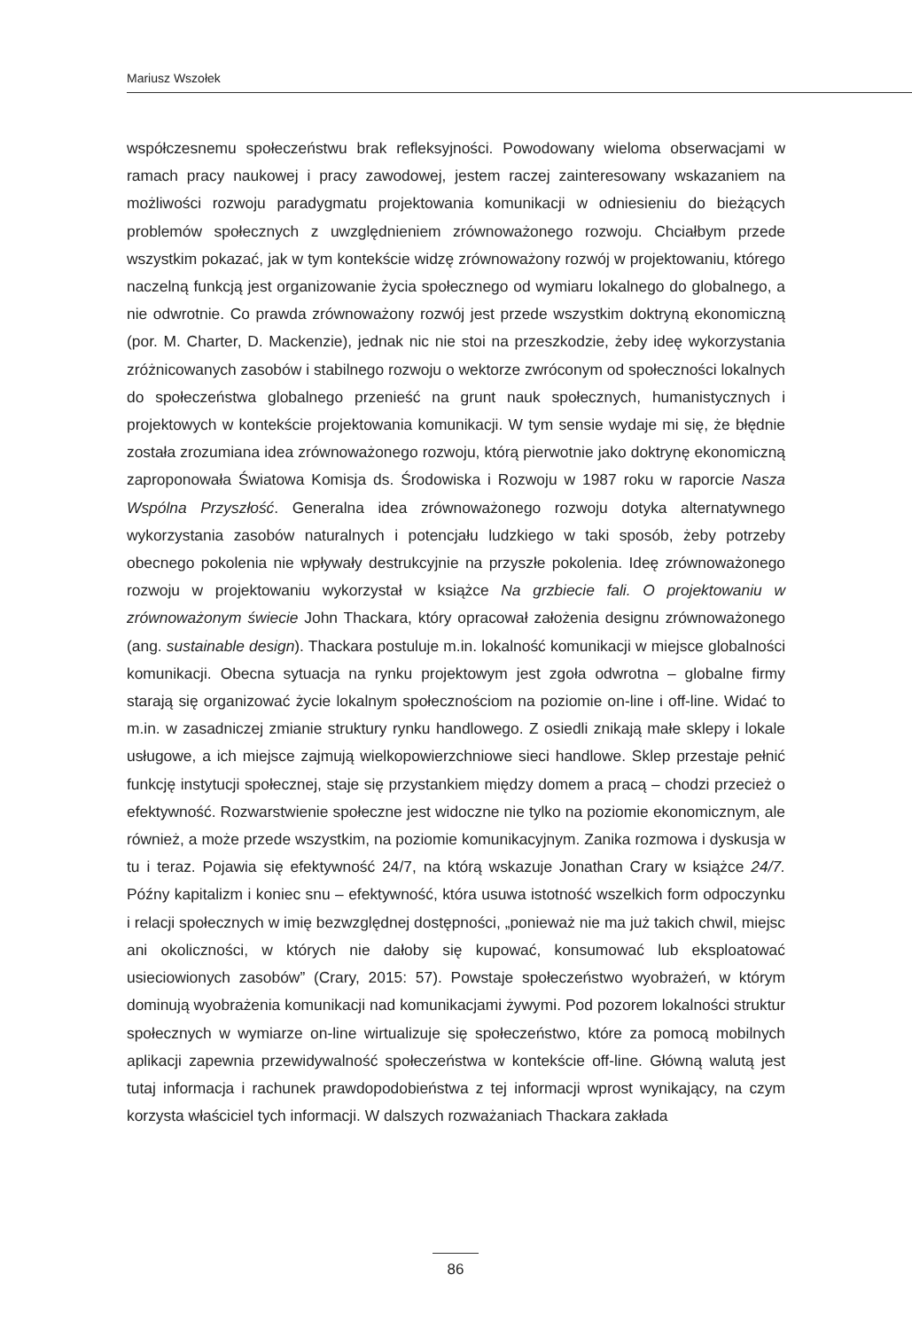Mariusz Wszołek
współczesnemu społeczeństwu brak refleksyjności. Powodowany wieloma obserwacjami w ramach pracy naukowej i pracy zawodowej, jestem raczej zainteresowany wskazaniem na możliwości rozwoju paradygmatu projektowania komunikacji w odniesieniu do bieżących problemów społecznych z uwzględnieniem zrównoważonego rozwoju. Chciałbym przede wszystkim pokazać, jak w tym kontekście widzę zrównoważony rozwój w projektowaniu, którego naczelną funkcją jest organizowanie życia społecznego od wymiaru lokalnego do globalnego, a nie odwrotnie. Co prawda zrównoważony rozwój jest przede wszystkim doktryną ekonomiczną (por. M. Charter, D. Mackenzie), jednak nic nie stoi na przeszkodzie, żeby ideę wykorzystania zróżnicowanych zasobów i stabilnego rozwoju o wektorze zwróconym od społeczności lokalnych do społeczeństwa globalnego przenieść na grunt nauk społecznych, humanistycznych i projektowych w kontekście projektowania komunikacji. W tym sensie wydaje mi się, że błędnie została zrozumiana idea zrównoważonego rozwoju, którą pierwotnie jako doktrynę ekonomiczną zaproponowała Światowa Komisja ds. Środowiska i Rozwoju w 1987 roku w raporcie Nasza Wspólna Przyszłość. Generalna idea zrównoważonego rozwoju dotyka alternatywnego wykorzystania zasobów naturalnych i potencjału ludzkiego w taki sposób, żeby potrzeby obecnego pokolenia nie wpływały destrukcyjnie na przyszłe pokolenia. Ideę zrównoważonego rozwoju w projektowaniu wykorzystał w książce Na grzbiecie fali. O projektowaniu w zrównoważonym świecie John Thackara, który opracował założenia designu zrównoważonego (ang. sustainable design). Thackara postuluje m.in. lokalność komunikacji w miejsce globalności komunikacji. Obecna sytuacja na rynku projektowym jest zgoła odwrotna – globalne firmy starają się organizować życie lokalnym społecznościom na poziomie on-line i off-line. Widać to m.in. w zasadniczej zmianie struktury rynku handlowego. Z osiedli znikają małe sklepy i lokale usługowe, a ich miejsce zajmują wielkopowierzchniowe sieci handlowe. Sklep przestaje pełnić funkcję instytucji społecznej, staje się przystankiem między domem a pracą – chodzi przecież o efektywność. Rozwarstwienie społeczne jest widoczne nie tylko na poziomie ekonomicznym, ale również, a może przede wszystkim, na poziomie komunikacyjnym. Zanika rozmowa i dyskusja w tu i teraz. Pojawia się efektywność 24/7, na którą wskazuje Jonathan Crary w książce 24/7. Późny kapitalizm i koniec snu – efektywność, która usuwa istotność wszelkich form odpoczynku i relacji społecznych w imię bezwzględnej dostępności, „ponieważ nie ma już takich chwil, miejsc ani okoliczności, w których nie dałoby się kupować, konsumować lub eksploatować usieciowionych zasobów” (Crary, 2015: 57). Powstaje społeczeństwo wyobrażeń, w którym dominują wyobrażenia komunikacji nad komunikacjami żywymi. Pod pozorem lokalności struktur społecznych w wymiarze on-line wirtualizuje się społeczeństwo, które za pomocą mobilnych aplikacji zapewnia przewidywalność społeczeństwa w kontekście off-line. Główną walutą jest tutaj informacja i rachunek prawdopodobieństwa z tej informacji wprost wynikający, na czym korzysta właściciel tych informacji. W dalszych rozważaniach Thackara zakłada
86